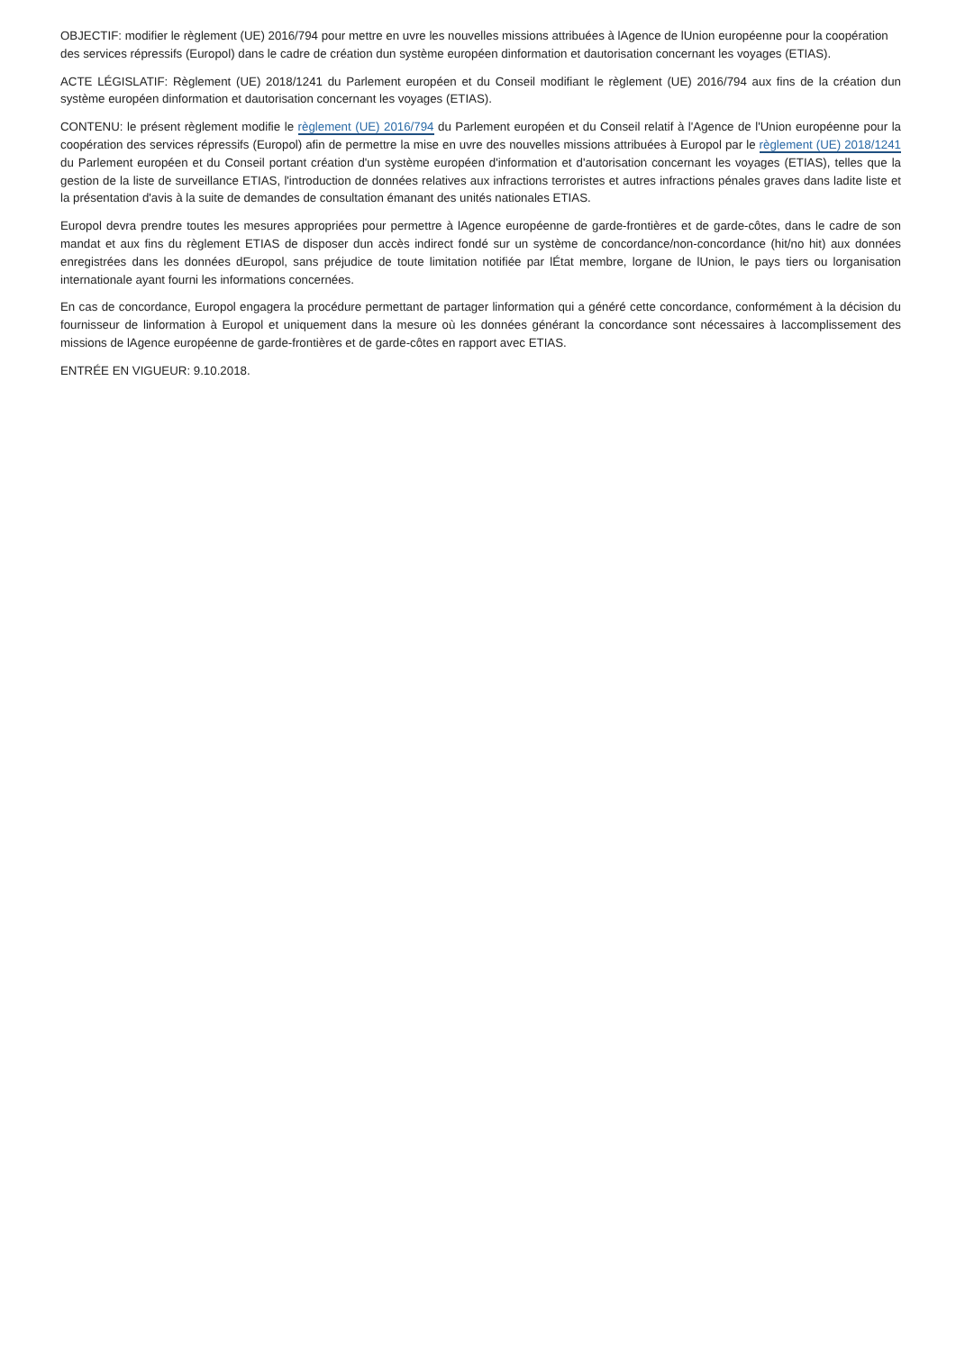OBJECTIF: modifier le règlement (UE) 2016/794 pour mettre en uvre les nouvelles missions attribuées à lAgence de lUnion européenne pour la coopération des services répressifs (Europol) dans le cadre de création dun système européen dinformation et dautorisation concernant les voyages (ETIAS).
ACTE LÉGISLATIF: Règlement (UE) 2018/1241 du Parlement européen et du Conseil modifiant le règlement (UE) 2016/794 aux fins de la création dun système européen dinformation et dautorisation concernant les voyages (ETIAS).
CONTENU: le présent règlement modifie le règlement (UE) 2016/794 du Parlement européen et du Conseil relatif à l'Agence de l'Union européenne pour la coopération des services répressifs (Europol) afin de permettre la mise en uvre des nouvelles missions attribuées à Europol par le règlement (UE) 2018/1241 du Parlement européen et du Conseil portant création d'un système européen d'information et d'autorisation concernant les voyages (ETIAS), telles que la gestion de la liste de surveillance ETIAS, l'introduction de données relatives aux infractions terroristes et autres infractions pénales graves dans ladite liste et la présentation d'avis à la suite de demandes de consultation émanant des unités nationales ETIAS.
Europol devra prendre toutes les mesures appropriées pour permettre à lAgence européenne de garde-frontières et de garde-côtes, dans le cadre de son mandat et aux fins du règlement ETIAS de disposer dun accès indirect fondé sur un système de concordance/non-concordance (hit/no hit) aux données enregistrées dans les données dEuropol, sans préjudice de toute limitation notifiée par lÉtat membre, lorgane de lUnion, le pays tiers ou lorganisation internationale ayant fourni les informations concernées.
En cas de concordance, Europol engagera la procédure permettant de partager linformation qui a généré cette concordance, conformément à la décision du fournisseur de linformation à Europol et uniquement dans la mesure où les données générant la concordance sont nécessaires à laccomplissement des missions de lAgence européenne de garde-frontières et de garde-côtes en rapport avec ETIAS.
ENTRÉE EN VIGUEUR: 9.10.2018.